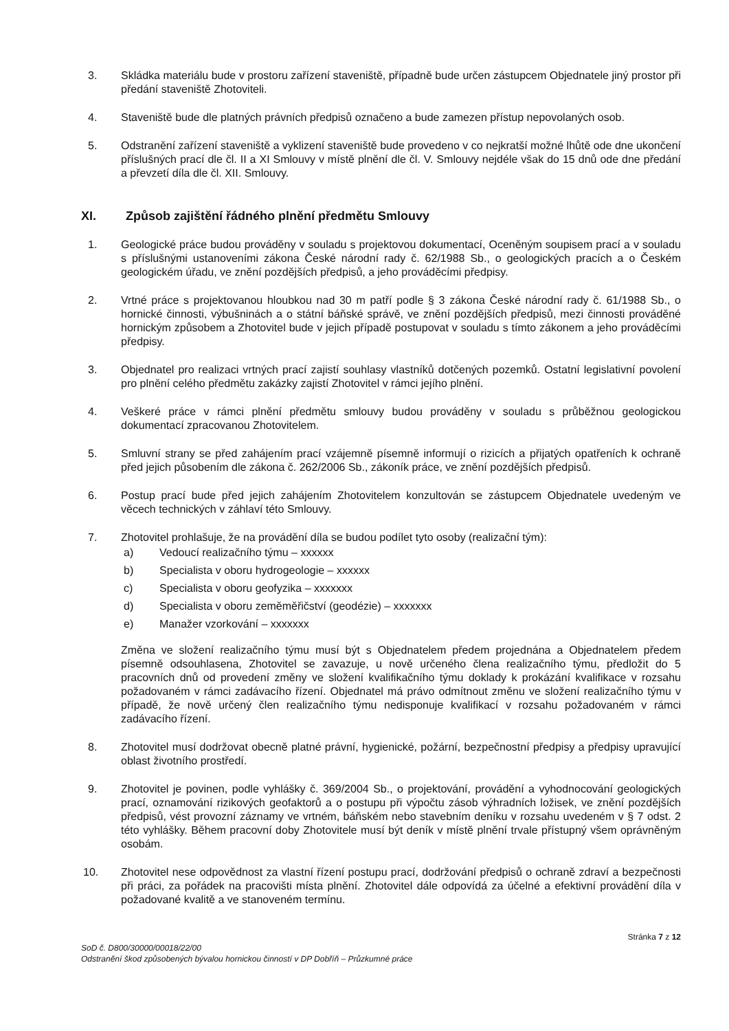3. Skládka materiálu bude v prostoru zařízení staveniště, případně bude určen zástupcem Objednatele jiný prostor při předání staveniště Zhotoviteli.
4. Staveniště bude dle platných právních předpisů označeno a bude zamezen přístup nepovolaných osob.
5. Odstranění zařízení staveniště a vyklizení staveniště bude provedeno v co nejkratší možné lhůtě ode dne ukončení příslušných prací dle čl. II a XI Smlouvy v místě plnění dle čl. V. Smlouvy nejdéle však do 15 dnů ode dne předání a převzetí díla dle čl. XII. Smlouvy.
XI. Způsob zajištění řádného plnění předmětu Smlouvy
1. Geologické práce budou prováděny v souladu s projektovou dokumentací, Oceněným soupisem prací a v souladu s příslušnými ustanoveními zákona České národní rady č. 62/1988 Sb., o geologických pracích a o Českém geologickém úřadu, ve znění pozdějších předpisů, a jeho prováděcími předpisy.
2. Vrtné práce s projektovanou hloubkou nad 30 m patří podle § 3 zákona České národní rady č. 61/1988 Sb., o hornické činnosti, výbušninách a o státní báňské správě, ve znění pozdějších předpisů, mezi činnosti prováděné hornickým způsobem a Zhotovitel bude v jejich případě postupovat v souladu s tímto zákonem a jeho prováděcími předpisy.
3. Objednatel pro realizaci vrtných prací zajistí souhlasy vlastníků dotčených pozemků. Ostatní legislativní povolení pro plnění celého předmětu zakázky zajistí Zhotovitel v rámci jejího plnění.
4. Veškeré práce v rámci plnění předmětu smlouvy budou prováděny v souladu s průběžnou geologickou dokumentací zpracovanou Zhotovitelem.
5. Smluvní strany se před zahájením prací vzájemně písemně informují o rizicích a přijatých opatřeních k ochraně před jejich působením dle zákona č. 262/2006 Sb., zákoník práce, ve znění pozdějších předpisů.
6. Postup prací bude před jejich zahájením Zhotovitelem konzultován se zástupcem Objednatele uvedeným ve věcech technických v záhlaví této Smlouvy.
7. Zhotovitel prohlašuje, že na provádění díla se budou podílet tyto osoby (realizační tým):
a) Vedoucí realizačního týmu – xxxxxx
b) Specialista v oboru hydrogeologie – xxxxxx
c) Specialista v oboru geofyzika – xxxxxxx
d) Specialista v oboru zeměměřičství (geodézie) – xxxxxxx
e) Manažer vzorkování – xxxxxxx
Změna ve složení realizačního týmu musí být s Objednatelem předem projednána a Objednatelem předem písemně odsouhlasena, Zhotovitel se zavazuje, u nově určeného člena realizačního týmu, předložit do 5 pracovních dnů od provedení změny ve složení kvalifikačního týmu doklady k prokázání kvalifikace v rozsahu požadovaném v rámci zadávacího řízení. Objednatel má právo odmítnout změnu ve složení realizačního týmu v případě, že nově určený člen realizačního týmu nedisponuje kvalifikací v rozsahu požadovaném v rámci zadávacího řízení.
8. Zhotovitel musí dodržovat obecně platné právní, hygienické, požární, bezpečnostní předpisy a předpisy upravující oblast životního prostředí.
9. Zhotovitel je povinen, podle vyhlášky č. 369/2004 Sb., o projektování, provádění a vyhodnocování geologických prací, oznamování rizikových geofaktorů a o postupu při výpočtu zásob výhradních ložisek, ve znění pozdějších předpisů, vést provozní záznamy ve vrtném, báňském nebo stavebním deníku v rozsahu uvedeném v § 7 odst. 2 této vyhlášky. Během pracovní doby Zhotovitele musí být deník v místě plnění trvale přístupný všem oprávněným osobám.
10. Zhotovitel nese odpovědnost za vlastní řízení postupu prací, dodržování předpisů o ochraně zdraví a bezpečnosti při práci, za pořádek na pracovišti místa plnění. Zhotovitel dále odpovídá za účelné a efektivní provádění díla v požadované kvalitě a ve stanoveném termínu.
Stránka 7 z 12
SoD č. D800/30000/00018/22/00
Odstranění škod způsobených bývalou hornickou činností v DP Dobříň – Průzkumné práce